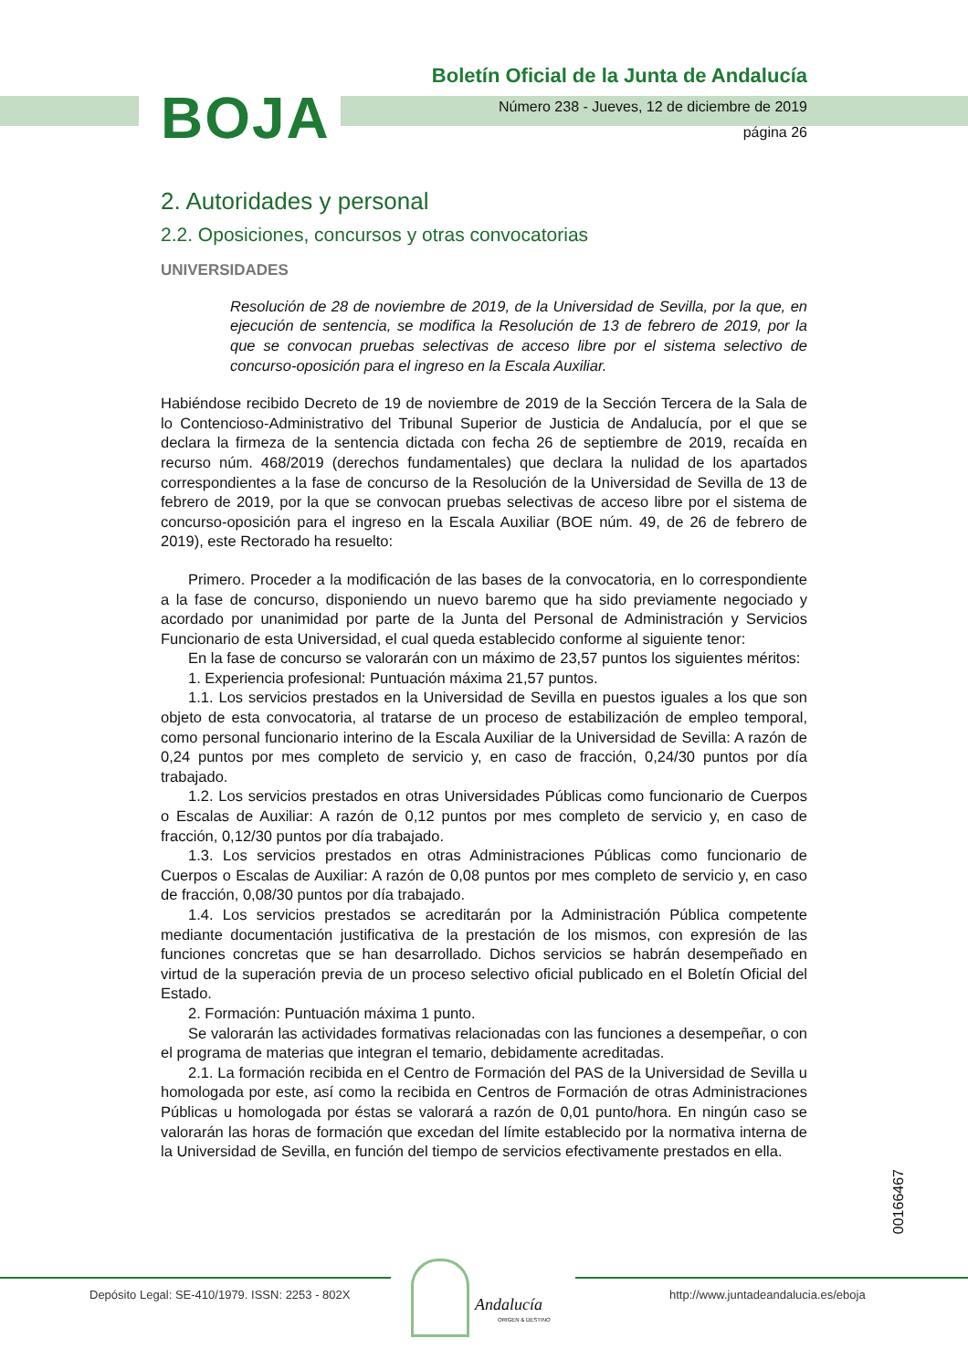BOJA
Boletín Oficial de la Junta de Andalucía
Número 238 - Jueves, 12 de diciembre de 2019
página 26
2. Autoridades y personal
2.2. Oposiciones, concursos y otras convocatorias
UNIVERSIDADES
Resolución de 28 de noviembre de 2019, de la Universidad de Sevilla, por la que, en ejecución de sentencia, se modifica la Resolución de 13 de febrero de 2019, por la que se convocan pruebas selectivas de acceso libre por el sistema selectivo de concurso-oposición para el ingreso en la Escala Auxiliar.
Habiéndose recibido Decreto de 19 de noviembre de 2019 de la Sección Tercera de la Sala de lo Contencioso-Administrativo del Tribunal Superior de Justicia de Andalucía, por el que se declara la firmeza de la sentencia dictada con fecha 26 de septiembre de 2019, recaída en recurso núm. 468/2019 (derechos fundamentales) que declara la nulidad de los apartados correspondientes a la fase de concurso de la Resolución de la Universidad de Sevilla de 13 de febrero de 2019, por la que se convocan pruebas selectivas de acceso libre por el sistema de concurso-oposición para el ingreso en la Escala Auxiliar (BOE núm. 49, de 26 de febrero de 2019), este Rectorado ha resuelto:
Primero. Proceder a la modificación de las bases de la convocatoria, en lo correspondiente a la fase de concurso, disponiendo un nuevo baremo que ha sido previamente negociado y acordado por unanimidad por parte de la Junta del Personal de Administración y Servicios Funcionario de esta Universidad, el cual queda establecido conforme al siguiente tenor:
En la fase de concurso se valorarán con un máximo de 23,57 puntos los siguientes méritos:
1. Experiencia profesional: Puntuación máxima 21,57 puntos.
1.1. Los servicios prestados en la Universidad de Sevilla en puestos iguales a los que son objeto de esta convocatoria, al tratarse de un proceso de estabilización de empleo temporal, como personal funcionario interino de la Escala Auxiliar de la Universidad de Sevilla: A razón de 0,24 puntos por mes completo de servicio y, en caso de fracción, 0,24/30 puntos por día trabajado.
1.2. Los servicios prestados en otras Universidades Públicas como funcionario de Cuerpos o Escalas de Auxiliar: A razón de 0,12 puntos por mes completo de servicio y, en caso de fracción, 0,12/30 puntos por día trabajado.
1.3. Los servicios prestados en otras Administraciones Públicas como funcionario de Cuerpos o Escalas de Auxiliar: A razón de 0,08 puntos por mes completo de servicio y, en caso de fracción, 0,08/30 puntos por día trabajado.
1.4. Los servicios prestados se acreditarán por la Administración Pública competente mediante documentación justificativa de la prestación de los mismos, con expresión de las funciones concretas que se han desarrollado. Dichos servicios se habrán desempeñado en virtud de la superación previa de un proceso selectivo oficial publicado en el Boletín Oficial del Estado.
2. Formación: Puntuación máxima 1 punto.
Se valorarán las actividades formativas relacionadas con las funciones a desempeñar, o con el programa de materias que integran el temario, debidamente acreditadas.
2.1. La formación recibida en el Centro de Formación del PAS de la Universidad de Sevilla u homologada por este, así como la recibida en Centros de Formación de otras Administraciones Públicas u homologada por éstas se valorará a razón de 0,01 punto/hora. En ningún caso se valorarán las horas de formación que excedan del límite establecido por la normativa interna de la Universidad de Sevilla, en función del tiempo de servicios efectivamente prestados en ella.
00166467
Depósito Legal: SE-410/1979. ISSN: 2253 - 802X
Andalucía
ORIGEN & DESTINO
http://www.juntadeandalucia.es/eboja